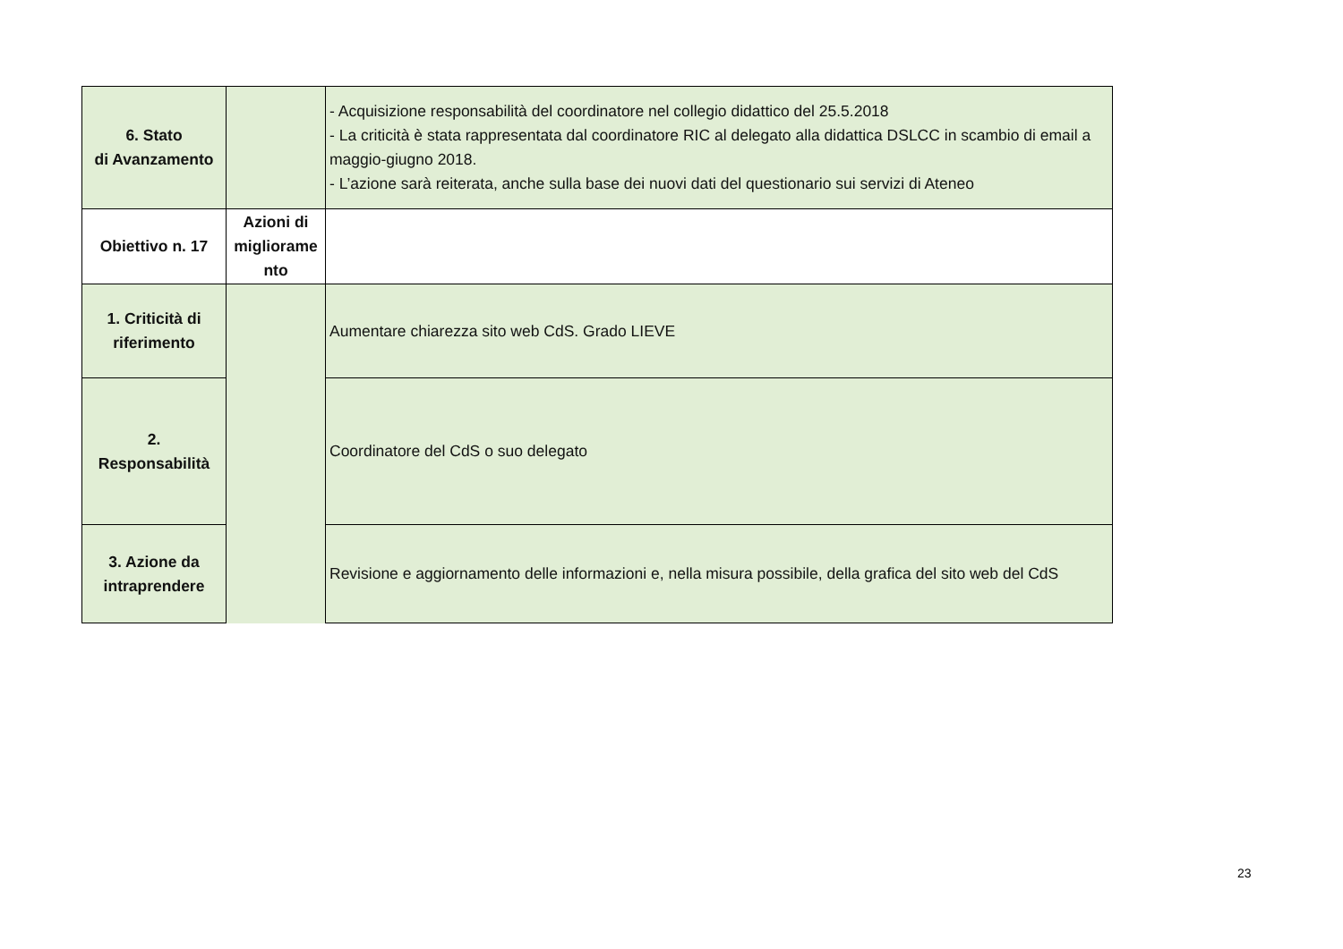| 6. Stato di Avanzamento | | - Acquisizione responsabilità del coordinatore nel collegio didattico del 25.5.2018 - La criticità è stata rappresentata dal coordinatore RIC al delegato alla didattica DSLCC in scambio di email a maggio-giugno 2018. - L’azione sarà reiterata, anche sulla base dei nuovi dati del questionario sui servizi di Ateneo |
| Obiettivo n. 17 | Azioni di migliorame nto | |
| 1. Criticità di riferimento | | Aumentare chiarezza sito web CdS. Grado LIEVE |
| 2. Responsabilità | | Coordinatore del CdS o suo delegato |
| 3. Azione da intraprendere | | Revisione e aggiornamento delle informazioni e, nella misura possibile, della grafica del sito web del CdS |
23